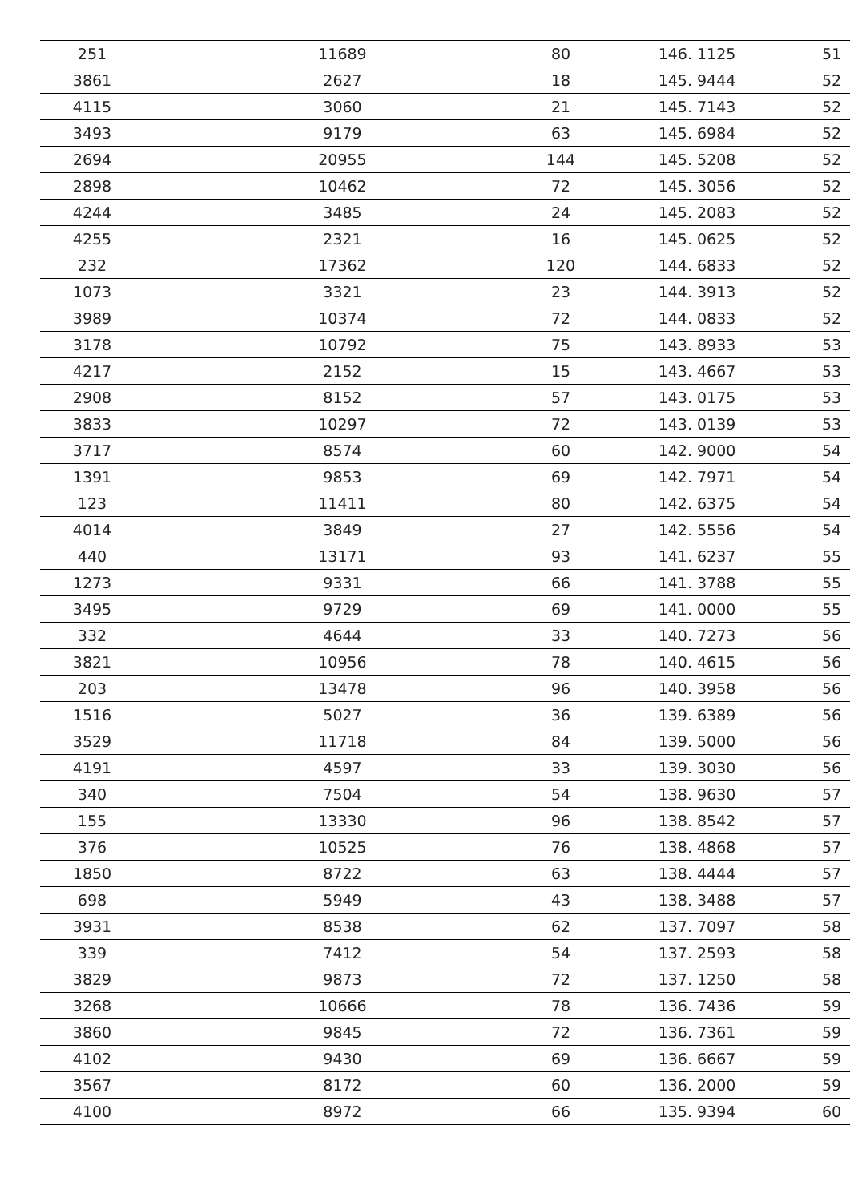| 251 | 11689 | 80 | 146. 1125 | 51 |
| 3861 | 2627 | 18 | 145. 9444 | 52 |
| 4115 | 3060 | 21 | 145. 7143 | 52 |
| 3493 | 9179 | 63 | 145. 6984 | 52 |
| 2694 | 20955 | 144 | 145. 5208 | 52 |
| 2898 | 10462 | 72 | 145. 3056 | 52 |
| 4244 | 3485 | 24 | 145. 2083 | 52 |
| 4255 | 2321 | 16 | 145. 0625 | 52 |
| 232 | 17362 | 120 | 144. 6833 | 52 |
| 1073 | 3321 | 23 | 144. 3913 | 52 |
| 3989 | 10374 | 72 | 144. 0833 | 52 |
| 3178 | 10792 | 75 | 143. 8933 | 53 |
| 4217 | 2152 | 15 | 143. 4667 | 53 |
| 2908 | 8152 | 57 | 143. 0175 | 53 |
| 3833 | 10297 | 72 | 143. 0139 | 53 |
| 3717 | 8574 | 60 | 142. 9000 | 54 |
| 1391 | 9853 | 69 | 142. 7971 | 54 |
| 123 | 11411 | 80 | 142. 6375 | 54 |
| 4014 | 3849 | 27 | 142. 5556 | 54 |
| 440 | 13171 | 93 | 141. 6237 | 55 |
| 1273 | 9331 | 66 | 141. 3788 | 55 |
| 3495 | 9729 | 69 | 141. 0000 | 55 |
| 332 | 4644 | 33 | 140. 7273 | 56 |
| 3821 | 10956 | 78 | 140. 4615 | 56 |
| 203 | 13478 | 96 | 140. 3958 | 56 |
| 1516 | 5027 | 36 | 139. 6389 | 56 |
| 3529 | 11718 | 84 | 139. 5000 | 56 |
| 4191 | 4597 | 33 | 139. 3030 | 56 |
| 340 | 7504 | 54 | 138. 9630 | 57 |
| 155 | 13330 | 96 | 138. 8542 | 57 |
| 376 | 10525 | 76 | 138. 4868 | 57 |
| 1850 | 8722 | 63 | 138. 4444 | 57 |
| 698 | 5949 | 43 | 138. 3488 | 57 |
| 3931 | 8538 | 62 | 137. 7097 | 58 |
| 339 | 7412 | 54 | 137. 2593 | 58 |
| 3829 | 9873 | 72 | 137. 1250 | 58 |
| 3268 | 10666 | 78 | 136. 7436 | 59 |
| 3860 | 9845 | 72 | 136. 7361 | 59 |
| 4102 | 9430 | 69 | 136. 6667 | 59 |
| 3567 | 8172 | 60 | 136. 2000 | 59 |
| 4100 | 8972 | 66 | 135. 9394 | 60 |